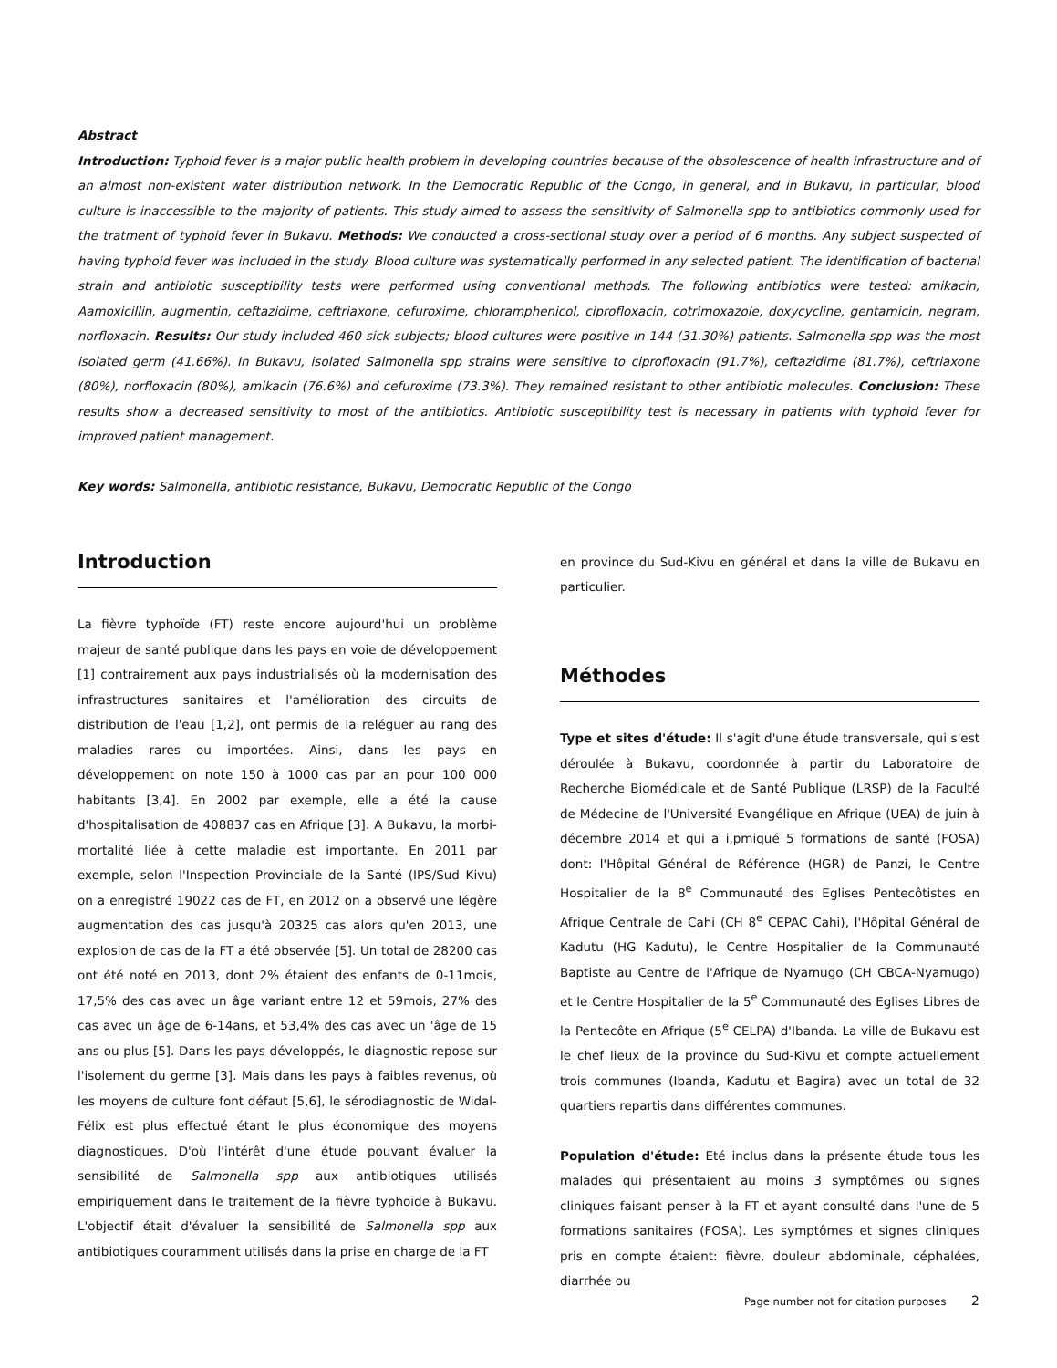Abstract
Introduction: Typhoid fever is a major public health problem in developing countries because of the obsolescence of health infrastructure and of an almost non-existent water distribution network. In the Democratic Republic of the Congo, in general, and in Bukavu, in particular, blood culture is inaccessible to the majority of patients. This study aimed to assess the sensitivity of Salmonella spp to antibiotics commonly used for the tratment of typhoid fever in Bukavu. Methods: We conducted a cross-sectional study over a period of 6 months. Any subject suspected of having typhoid fever was included in the study. Blood culture was systematically performed in any selected patient. The identification of bacterial strain and antibiotic susceptibility tests were performed using conventional methods. The following antibiotics were tested: amikacin, Aamoxicillin, augmentin, ceftazidime, ceftriaxone, cefuroxime, chloramphenicol, ciprofloxacin, cotrimoxazole, doxycycline, gentamicin, negram, norfloxacin. Results: Our study included 460 sick subjects; blood cultures were positive in 144 (31.30%) patients. Salmonella spp was the most isolated germ (41.66%). In Bukavu, isolated Salmonella spp strains were sensitive to ciprofloxacin (91.7%), ceftazidime (81.7%), ceftriaxone (80%), norfloxacin (80%), amikacin (76.6%) and cefuroxime (73.3%). They remained resistant to other antibiotic molecules. Conclusion: These results show a decreased sensitivity to most of the antibiotics. Antibiotic susceptibility test is necessary in patients with typhoid fever for improved patient management.
Key words: Salmonella, antibiotic resistance, Bukavu, Democratic Republic of the Congo
Introduction
La fièvre typhoïde (FT) reste encore aujourd'hui un problème majeur de santé publique dans les pays en voie de développement [1] contrairement aux pays industrialisés où la modernisation des infrastructures sanitaires et l'amélioration des circuits de distribution de l'eau [1,2], ont permis de la reléguer au rang des maladies rares ou importées. Ainsi, dans les pays en développement on note 150 à 1000 cas par an pour 100 000 habitants [3,4]. En 2002 par exemple, elle a été la cause d'hospitalisation de 408837 cas en Afrique [3]. A Bukavu, la morbi-mortalité liée à cette maladie est importante. En 2011 par exemple, selon l'Inspection Provinciale de la Santé (IPS/Sud Kivu) on a enregistré 19022 cas de FT, en 2012 on a observé une légère augmentation des cas jusqu'à 20325 cas alors qu'en 2013, une explosion de cas de la FT a été observée [5]. Un total de 28200 cas ont été noté en 2013, dont 2% étaient des enfants de 0-11mois, 17,5% des cas avec un âge variant entre 12 et 59mois, 27% des cas avec un âge de 6-14ans, et 53,4% des cas avec un 'âge de 15 ans ou plus [5]. Dans les pays développés, le diagnostic repose sur l'isolement du germe [3]. Mais dans les pays à faibles revenus, où les moyens de culture font défaut [5,6], le sérodiagnostic de Widal-Félix est plus effectué étant le plus économique des moyens diagnostiques. D'où l'intérêt d'une étude pouvant évaluer la sensibilité de Salmonella spp aux antibiotiques utilisés empiriquement dans le traitement de la fièvre typhoïde à Bukavu. L'objectif était d'évaluer la sensibilité de Salmonella spp aux antibiotiques couramment utilisés dans la prise en charge de la FT
en province du Sud-Kivu en général et dans la ville de Bukavu en particulier.
Méthodes
Type et sites d'étude: Il s'agit d'une étude transversale, qui s'est déroulée à Bukavu, coordonnée à partir du Laboratoire de Recherche Biomédicale et de Santé Publique (LRSP) de la Faculté de Médecine de l'Université Evangélique en Afrique (UEA) de juin à décembre 2014 et qui a i,pmiqué 5 formations de santé (FOSA) dont: l'Hôpital Général de Référence (HGR) de Panzi, le Centre Hospitalier de la 8<sup>e</sup> Communauté des Eglises Pentecôtistes en Afrique Centrale de Cahi (CH 8<sup>e</sup> CEPAC Cahi), l'Hôpital Général de Kadutu (HG Kadutu), le Centre Hospitalier de la Communauté Baptiste au Centre de l'Afrique de Nyamugo (CH CBCA-Nyamugo) et le Centre Hospitalier de la 5<sup>e</sup> Communauté des Eglises Libres de la Pentecôte en Afrique (5<sup>e</sup> CELPA) d'Ibanda. La ville de Bukavu est le chef lieux de la province du Sud-Kivu et compte actuellement trois communes (Ibanda, Kadutu et Bagira) avec un total de 32 quartiers repartis dans différentes communes.
Population d'étude: Eté inclus dans la présente étude tous les malades qui présentaient au moins 3 symptômes ou signes cliniques faisant penser à la FT et ayant consulté dans l'une de 5 formations sanitaires (FOSA). Les symptômes et signes cliniques pris en compte étaient: fièvre, douleur abdominale, céphalées, diarrhée ou
Page number not for citation purposes 2